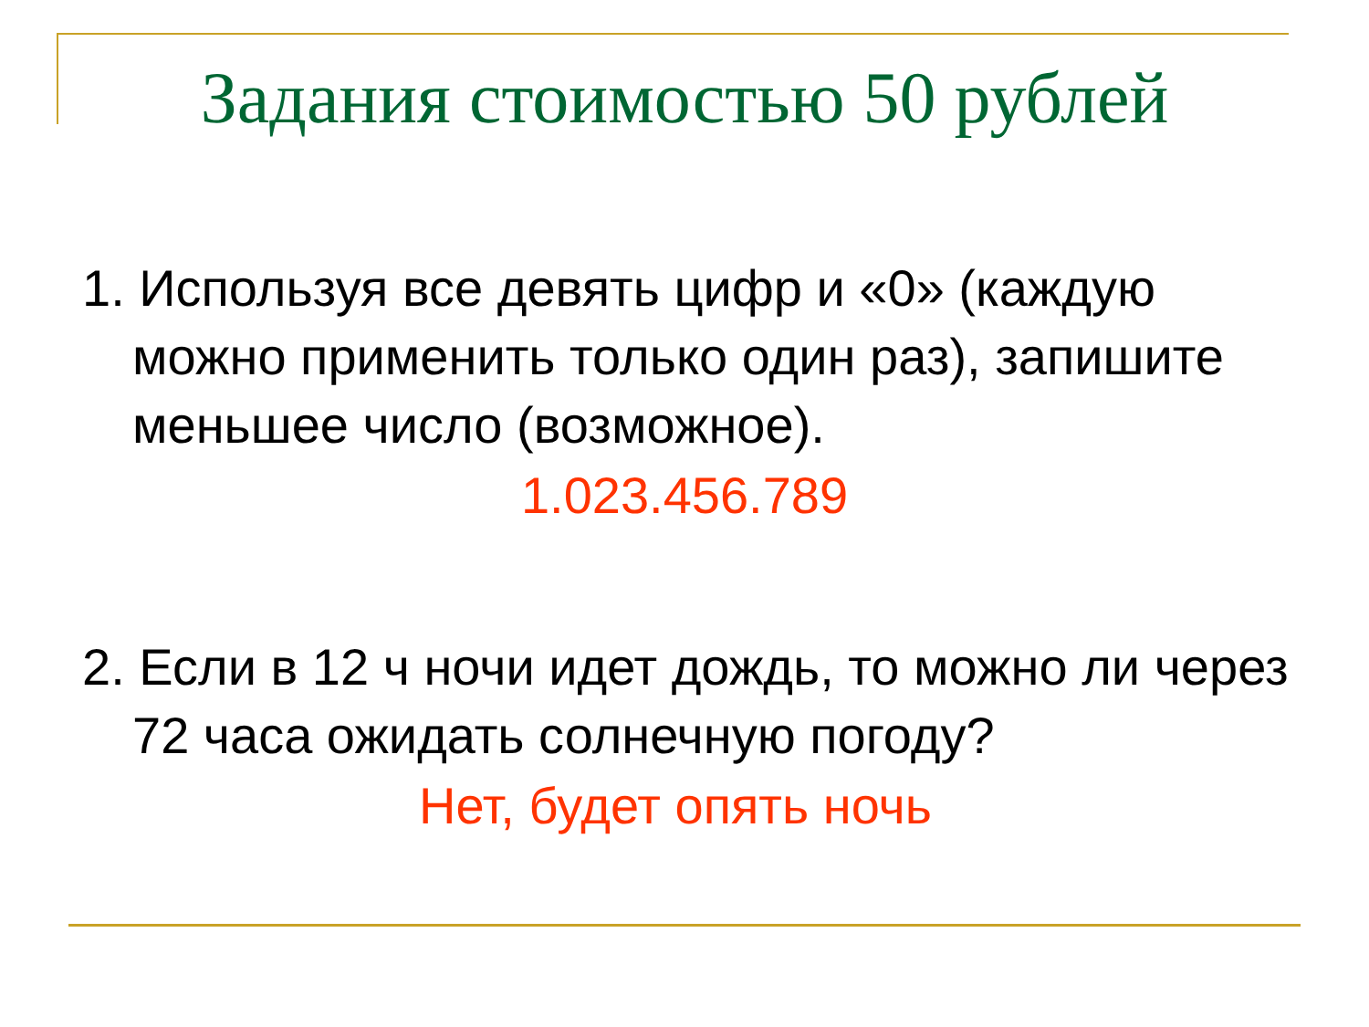Задания стоимостью 50 рублей
1. Используя все девять цифр и «0» (каждую можно применить только один раз), запишите меньшее число (возможное).
1.023.456.789
2. Если в 12 ч ночи идет дождь, то можно ли через 72 часа ожидать солнечную погоду?
Нет, будет опять ночь